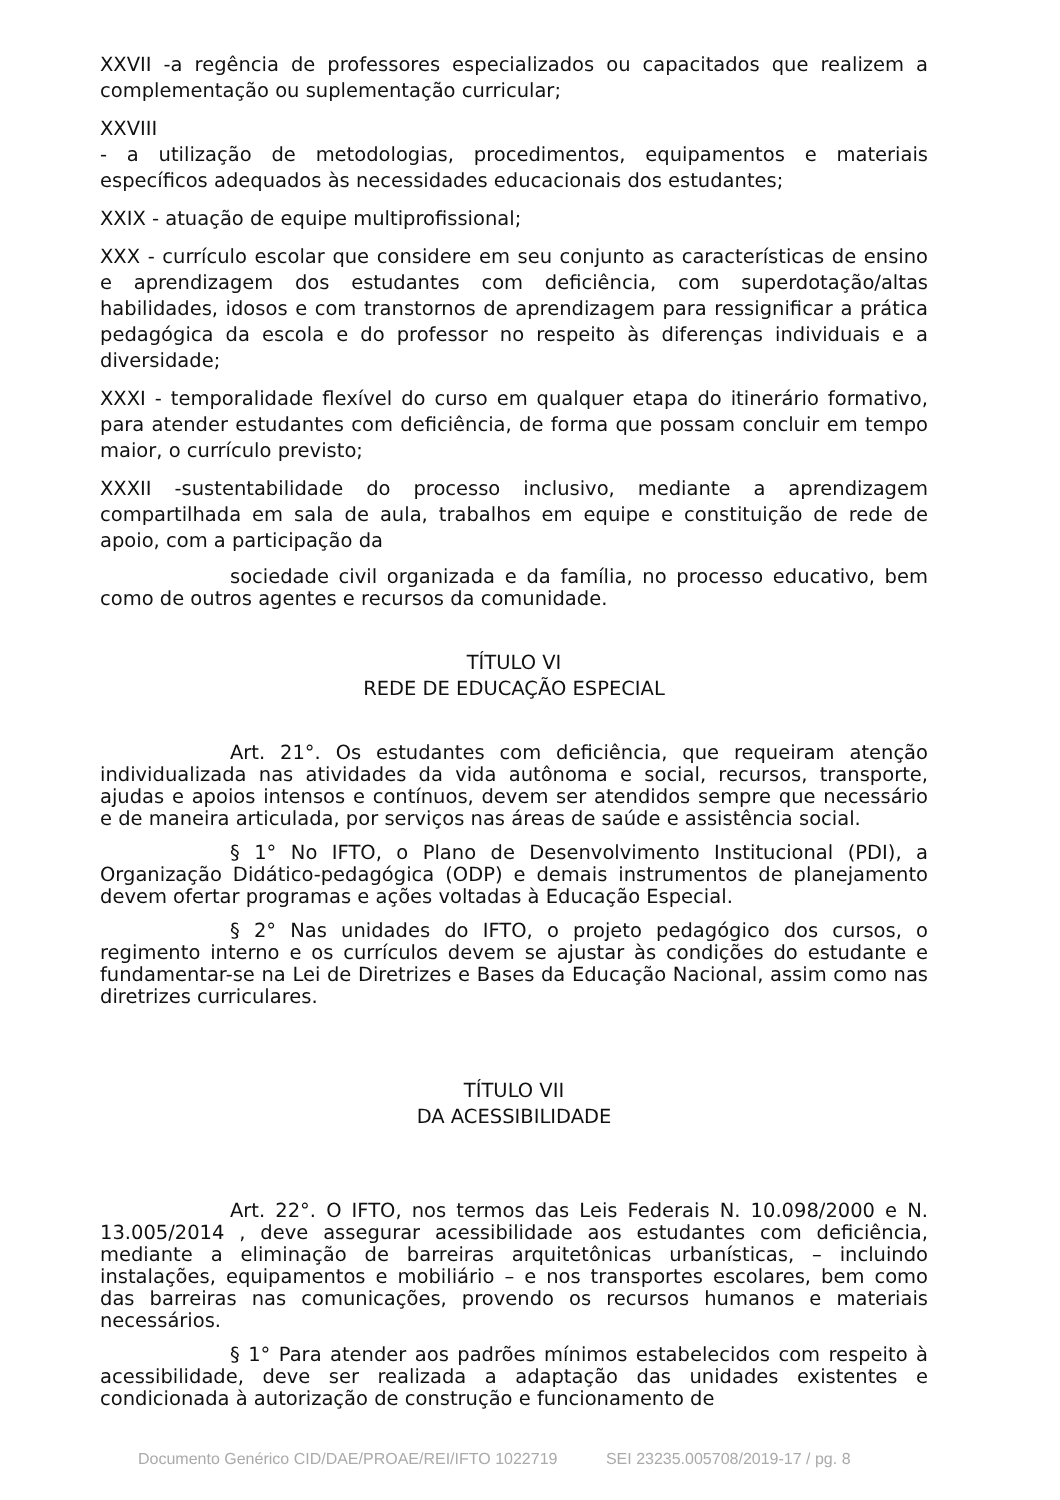XXVII -a regência de professores especializados ou capacitados que realizem a complementação ou suplementação curricular;
XXVIII
- a utilização de metodologias, procedimentos, equipamentos e materiais específicos adequados às necessidades educacionais dos estudantes;
XXIX - atuação de equipe multiprofissional;
XXX - currículo escolar que considere em seu conjunto as características de ensino e aprendizagem dos estudantes com deficiência, com superdotação/altas habilidades, idosos e com transtornos de aprendizagem para ressignificar a prática pedagógica da escola e do professor no respeito às diferenças individuais e a diversidade;
XXXI - temporalidade flexível do curso em qualquer etapa do itinerário formativo, para atender estudantes com deficiência, de forma que possam concluir em tempo maior, o currículo previsto;
XXXII -sustentabilidade do processo inclusivo, mediante a aprendizagem compartilhada em sala de aula, trabalhos em equipe e constituição de rede de apoio, com a participação da
sociedade civil organizada e da família, no processo educativo, bem como de outros agentes e recursos da comunidade.
TÍTULO VI
REDE DE EDUCAÇÃO ESPECIAL
Art. 21°. Os estudantes com deficiência, que requeiram atenção individualizada nas atividades da vida autônoma e social, recursos, transporte, ajudas e apoios intensos e contínuos, devem ser atendidos sempre que necessário e de maneira articulada, por serviços nas áreas de saúde e assistência social.
§ 1° No IFTO, o Plano de Desenvolvimento Institucional (PDI), a Organização Didático-pedagógica (ODP) e demais instrumentos de planejamento devem ofertar programas e ações voltadas à Educação Especial.
§ 2° Nas unidades do IFTO, o projeto pedagógico dos cursos, o regimento interno e os currículos devem se ajustar às condições do estudante e fundamentar-se na Lei de Diretrizes e Bases da Educação Nacional, assim como nas diretrizes curriculares.
TÍTULO VII
DA ACESSIBILIDADE
Art. 22°. O IFTO, nos termos das Leis Federais N. 10.098/2000 e N. 13.005/2014 , deve assegurar acessibilidade aos estudantes com deficiência, mediante a eliminação de barreiras arquitetônicas urbanísticas, – incluindo instalações, equipamentos e mobiliário – e nos transportes escolares, bem como das barreiras nas comunicações, provendo os recursos humanos e materiais necessários.
§ 1° Para atender aos padrões mínimos estabelecidos com respeito à acessibilidade, deve ser realizada a adaptação das unidades existentes e condicionada à autorização de construção e funcionamento de
Documento Genérico CID/DAE/PROAE/REI/IFTO 1022719 SEI 23235.005708/2019-17 / pg. 8